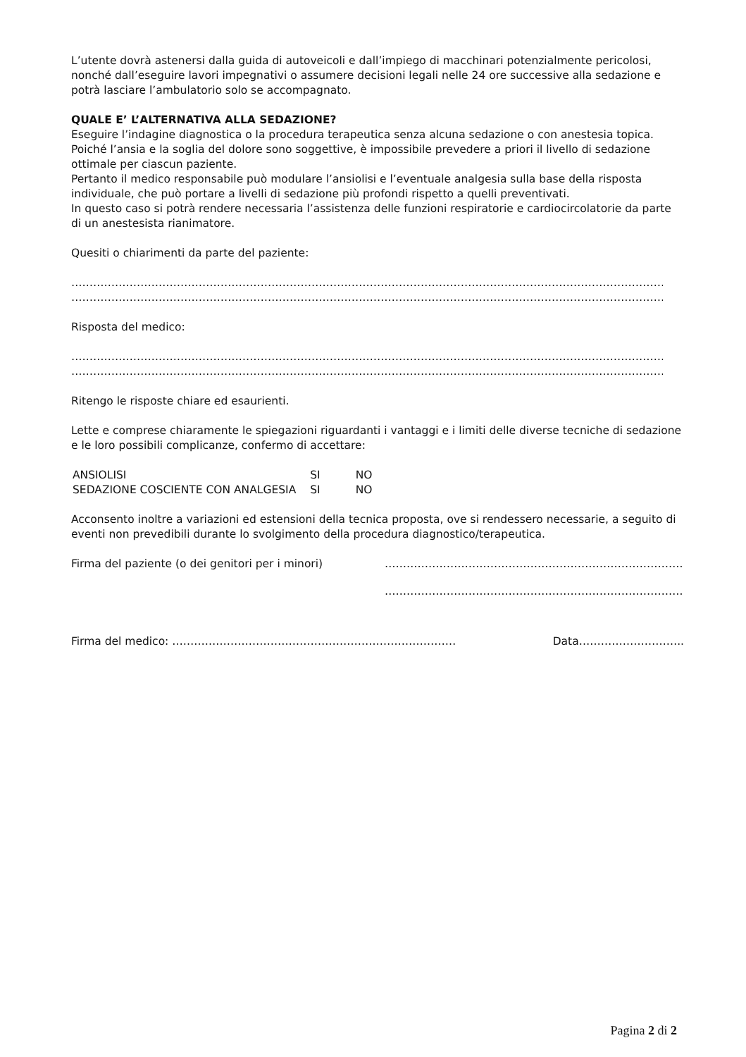L’utente dovrà astenersi dalla guida di autoveicoli e dall’impiego di macchinari potenzialmente pericolosi, nonché dall’eseguire lavori impegnativi o assumere decisioni legali nelle 24 ore successive alla sedazione e potrà lasciare l’ambulatorio solo se accompagnato.
QUALE E’ L’ALTERNATIVA ALLA SEDAZIONE?
Eseguire l’indagine diagnostica o la procedura terapeutica senza alcuna sedazione o con anestesia topica.
Poiché l’ansia e la soglia del dolore sono soggettive, è impossibile prevedere a priori il livello di sedazione ottimale per ciascun paziente.
Pertanto il medico responsabile può modulare l’ansiolisi e l’eventuale analgesia sulla base della risposta individuale, che può portare a livelli di sedazione più profondi rispetto a quelli preventivati.
In questo caso si potrà rendere necessaria l’assistenza delle funzioni respiratorie e cardiocircolatorie da parte di un anestesista rianimatore.
Quesiti o chiarimenti da parte del paziente:
……………………………………………………………………………………………………………………………………………………
……………………………………………………………………………………………………………………………………………………
Risposta del medico:
……………………………………………………………………………………………………………………………………………………
……………………………………………………………………………………………………………………………………………………
Ritengo le risposte chiare ed esaurienti.
Lette e comprese chiaramente le spiegazioni riguardanti i vantaggi e i limiti delle diverse tecniche di sedazione e le loro possibili complicanze, confermo di accettare:
| ANSIOLISI | SI | NO |
| SEDAZIONE COSCIENTE CON ANALGESIA | SI | NO |
Acconsento inoltre a variazioni ed estensioni della tecnica proposta, ove si rendessero necessarie, a seguito di eventi non prevedibili durante lo svolgimento della procedura diagnostico/terapeutica.
Firma del paziente (o dei genitori per i minori) ……………………………………………………………………….
……………………………………………………………………….
Firma del medico: …………………………………………………………………… Data………………………..
Pagina 2 di 2